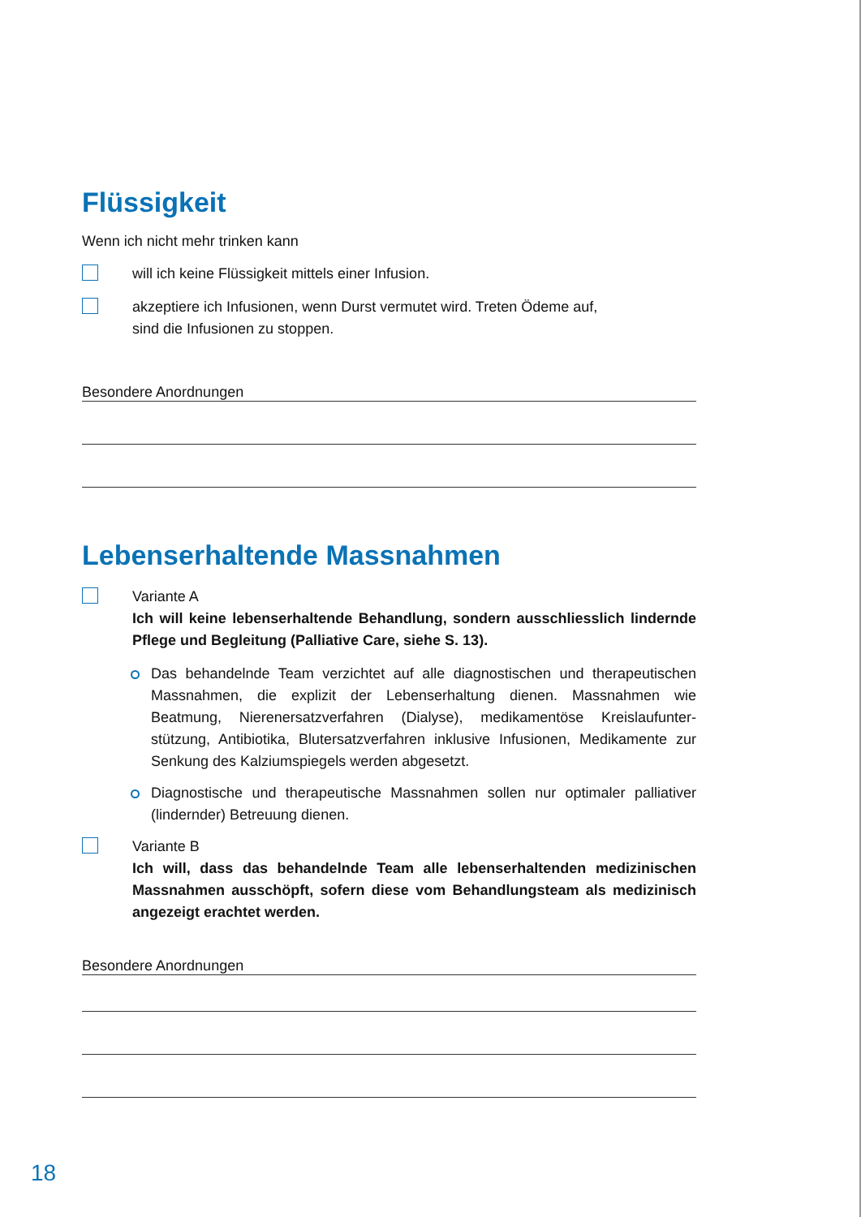Flüssigkeit
Wenn ich nicht mehr trinken kann
will ich keine Flüssigkeit mittels einer Infusion.
akzeptiere ich Infusionen, wenn Durst vermutet wird. Treten Ödeme auf,
sind die Infusionen zu stoppen.
Besondere Anordnungen
Lebenserhaltende Massnahmen
Variante A
Ich will keine lebenserhaltende Behandlung, sondern ausschliesslich lindern­de Pflege und Begleitung (Palliative Care, siehe S. 13).
Das behandelnde Team verzichtet auf alle diagnostischen und therapeutischen Massnahmen, die explizit der Lebenserhaltung dienen. Massnahmen wie Beatmung, Nierenersatzverfahren (Dialyse), medikamentöse Kreislaufunter­stützung, Antibiotika, Blutersatzverfahren inklusive Infusionen, Medikamente zur Senkung des Kalziumspiegels werden abgesetzt.
Diagnostische und therapeutische Massnahmen sollen nur optimaler palliativer (lindernder) Betreuung dienen.
Variante B
Ich will, dass das behandelnde Team alle lebenserhaltenden medizini­schen Massnahmen ausschöpft, sofern diese vom Behandlungsteam als medizinisch angezeigt erachtet werden.
Besondere Anordnungen
18